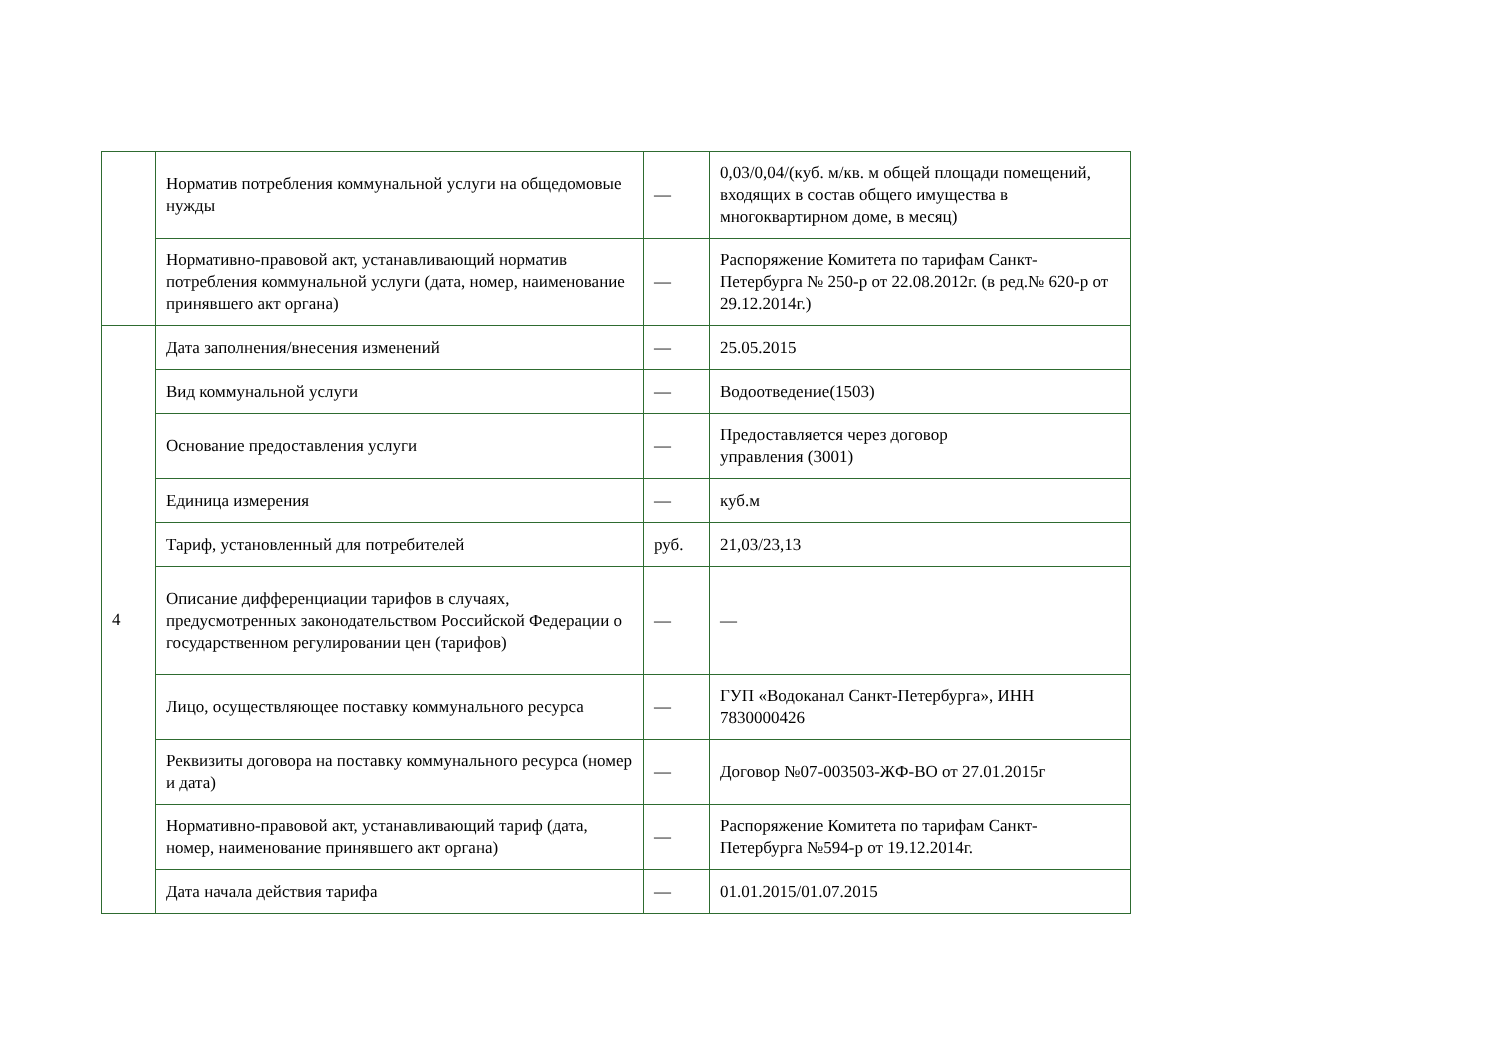| | Норматив потребления коммунальной услуги на общедомовые нужды | — | 0,03/0,04/(куб. м/кв. м общей площади помещений, входящих в состав общего имущества в многоквартирном доме, в месяц) |
| | Нормативно-правовой акт, устанавливающий норматив потребления коммунальной услуги (дата, номер, наименование принявшего акт органа) | — | Распоряжение Комитета по тарифам Санкт-Петербурга № 250-р от 22.08.2012г. (в ред.№ 620-р от 29.12.2014г.) |
| 4 | Дата заполнения/внесения изменений | — | 25.05.2015 |
| | Вид коммунальной услуги | — | Водоотведение(1503) |
| | Основание предоставления услуги | — | Предоставляется через договор управления (3001) |
| | Единица измерения | — | куб.м |
| | Тариф, установленный для потребителей | руб. | 21,03/23,13 |
| | Описание дифференциации тарифов в случаях, предусмотренных законодательством Российской Федерации о государственном регулировании цен (тарифов) | — | — |
| | Лицо, осуществляющее поставку коммунального ресурса | — | ГУП «Водоканал Санкт-Петербурга», ИНН 7830000426 |
| | Реквизиты договора на поставку коммунального ресурса (номер и дата) | — | Договор №07-003503-ЖФ-ВО от 27.01.2015г |
| | Нормативно-правовой акт, устанавливающий тариф (дата, номер, наименование принявшего акт органа) | — | Распоряжение Комитета по тарифам Санкт-Петербурга №594-р от 19.12.2014г. |
| | Дата начала действия тарифа | — | 01.01.2015/01.07.2015 |